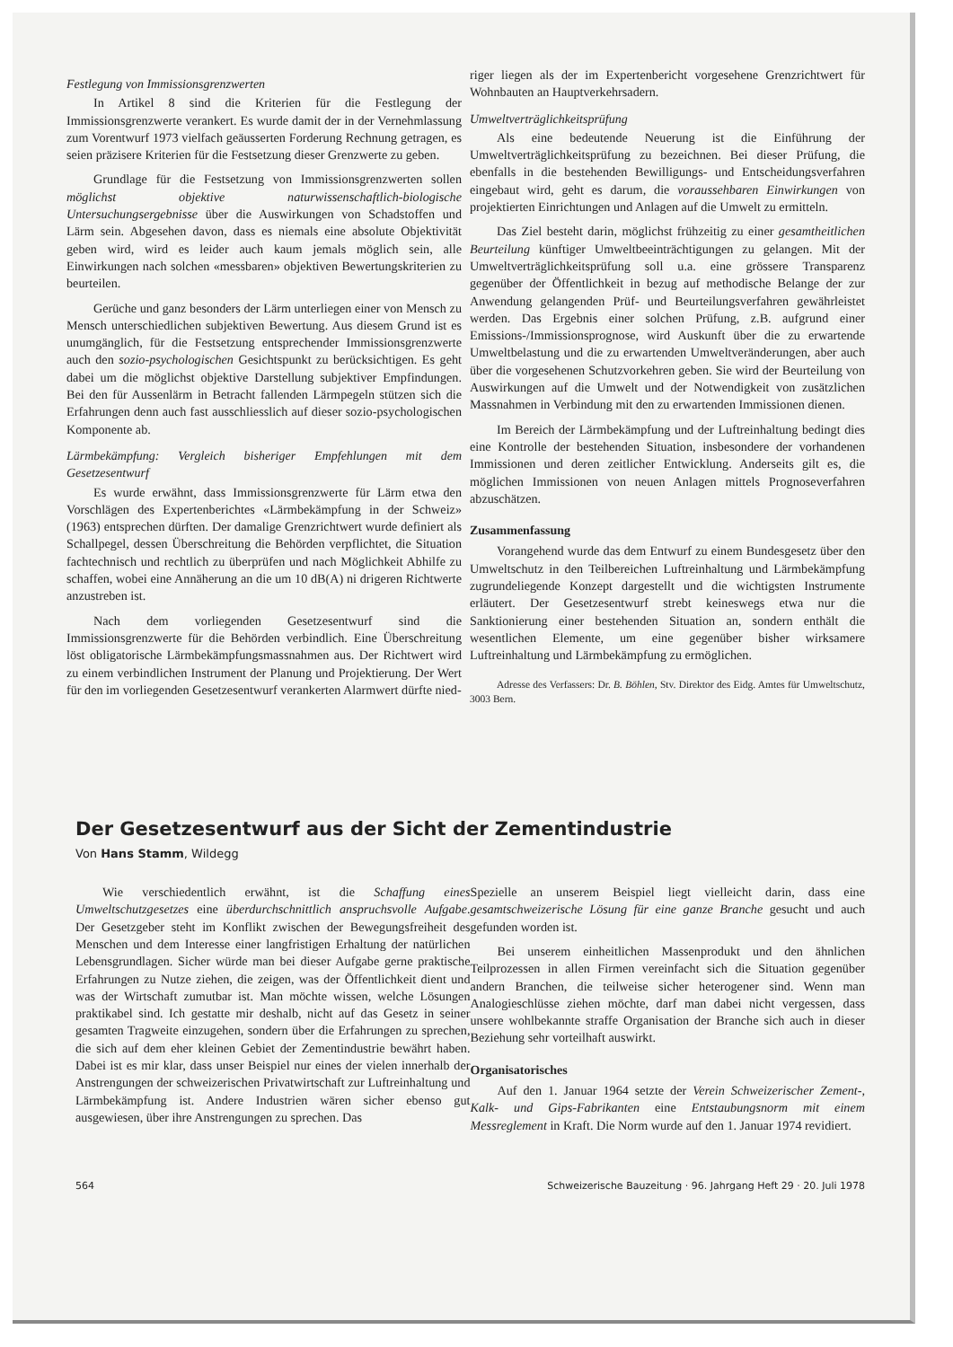Festlegung von Immissionsgrenzwerten
In Artikel 8 sind die Kriterien für die Festlegung der Immissionsgrenzwerte verankert. Es wurde damit der in der Vernehmlassung zum Vorentwurf 1973 vielfach geäusserten Forderung Rechnung getragen, es seien präzisere Kriterien für die Festsetzung dieser Grenzwerte zu geben.
Grundlage für die Festsetzung von Immissionsgrenzwerten sollen möglichst objektive naturwissenschaftlich-biologische Untersuchungsergebnisse über die Auswirkungen von Schadstoffen und Lärm sein. Abgesehen davon, dass es niemals eine absolute Objektivität geben wird, wird es leider auch kaum jemals möglich sein, alle Einwirkungen nach solchen «messbaren» objektiven Bewertungskriterien zu beurteilen.
Gerüche und ganz besonders der Lärm unterliegen einer von Mensch zu Mensch unterschiedlichen subjektiven Bewertung. Aus diesem Grund ist es unumgänglich, für die Festsetzung entsprechender Immissionsgrenzwerte auch den sozio-psychologischen Gesichtspunkt zu berücksichtigen. Es geht dabei um die möglichst objektive Darstellung subjektiver Empfindungen. Bei den für Aussenlärm in Betracht fallenden Lärmpegeln stützen sich die Erfahrungen denn auch fast ausschliesslich auf dieser sozio-psychologischen Komponente ab.
Lärmbekämpfung: Vergleich bisheriger Empfehlungen mit dem Gesetzesentwurf
Es wurde erwähnt, dass Immissionsgrenzwerte für Lärm etwa den Vorschlägen des Expertenberichtes «Lärmbekämpfung in der Schweiz» (1963) entsprechen dürften. Der damalige Grenzrichtwert wurde definiert als Schallpegel, dessen Überschreitung die Behörden verpflichtet, die Situation fachtechnisch und rechtlich zu überprüfen und nach Möglichkeit Abhilfe zu schaffen, wobei eine Annäherung an die um 10 dB(A) ni drigeren Richtwerte anzustreben ist.
Nach dem vorliegenden Gesetzesentwurf sind die Immissionsgrenzwerte für die Behörden verbindlich. Eine Überschreitung löst obligatorische Lärmbekämpfungsmassnahmen aus. Der Richtwert wird zu einem verbindlichen Instrument der Planung und Projektierung. Der Wert für den im vorliegenden Gesetzesentwurf verankerten Alarmwert dürfte nied-
riger liegen als der im Expertenbericht vorgesehene Grenzrichtwert für Wohnbauten an Hauptverkehrsadern.
Umweltverträglichkeitsprüfung
Als eine bedeutende Neuerung ist die Einführung der Umweltverträglichkeitsprüfung zu bezeichnen. Bei dieser Prüfung, die ebenfalls in die bestehenden Bewilligungs- und Entscheidungsverfahren eingebaut wird, geht es darum, die voraussehbaren Einwirkungen von projektierten Einrichtungen und Anlagen auf die Umwelt zu ermitteln.
Das Ziel besteht darin, möglichst frühzeitig zu einer gesamtheitlichen Beurteilung künftiger Umweltbeeinträchtigungen zu gelangen. Mit der Umweltverträglichkeitsprüfung soll u.a. eine grössere Transparenz gegenüber der Öffentlichkeit in bezug auf methodische Belange der zur Anwendung gelangenden Prüf- und Beurteilungsverfahren gewährleistet werden. Das Ergebnis einer solchen Prüfung, z.B. aufgrund einer Emissions-/Immissionsprognose, wird Auskunft über die zu erwartende Umweltbelastung und die zu erwartenden Umweltveränderungen, aber auch über die vorgesehenen Schutzvorkehren geben. Sie wird der Beurteilung von Auswirkungen auf die Umwelt und der Notwendigkeit von zusätzlichen Massnahmen in Verbindung mit den zu erwartenden Immissionen dienen.
Im Bereich der Lärmbekämpfung und der Luftreinhaltung bedingt dies eine Kontrolle der bestehenden Situation, insbesondere der vorhandenen Immissionen und deren zeitlicher Entwicklung. Anderseits gilt es, die möglichen Immissionen von neuen Anlagen mittels Prognoseverfahren abzuschätzen.
Zusammenfassung
Vorangehend wurde das dem Entwurf zu einem Bundesgesetz über den Umweltschutz in den Teilbereichen Luftreinhaltung und Lärmbekämpfung zugrundeliegende Konzept dargestellt und die wichtigsten Instrumente erläutert. Der Gesetzesentwurf strebt keineswegs etwa nur die Sanktionierung einer bestehenden Situation an, sondern enthält die wesentlichen Elemente, um eine gegenüber bisher wirksamere Luftreinhaltung und Lärmbekämpfung zu ermöglichen.
Adresse des Verfassers: Dr. B. Böhlen, Stv. Direktor des Eidg. Amtes für Umweltschutz, 3003 Bern.
Der Gesetzesentwurf aus der Sicht der Zementindustrie
Von Hans Stamm, Wildegg
Wie verschiedentlich erwähnt, ist die Schaffung eines Umweltschutzgesetzes eine überdurchschnittlich anspruchsvolle Aufgabe. Der Gesetzgeber steht im Konflikt zwischen der Bewegungsfreiheit des Menschen und dem Interesse einer langfristigen Erhaltung der natürlichen Lebensgrundlagen. Sicher würde man bei dieser Aufgabe gerne praktische Erfahrungen zu Nutze ziehen, die zeigen, was der Öffentlichkeit dient und was der Wirtschaft zumutbar ist. Man möchte wissen, welche Lösungen praktikabel sind. Ich gestatte mir deshalb, nicht auf das Gesetz in seiner gesamten Tragweite einzugehen, sondern über die Erfahrungen zu sprechen, die sich auf dem eher kleinen Gebiet der Zementindustrie bewährt haben. Dabei ist es mir klar, dass unser Beispiel nur eines der vielen innerhalb der Anstrengungen der schweizerischen Privatwirtschaft zur Luftreinhaltung und Lärmbekämpfung ist. Andere Industrien wären sicher ebenso gut ausgewiesen, über ihre Anstrengungen zu sprechen. Das
Spezielle an unserem Beispiel liegt vielleicht darin, dass eine gesamtschweizerische Lösung für eine ganze Branche gesucht und auch gefunden worden ist.
Bei unserem einheitlichen Massenprodukt und den ähnlichen Teilprozessen in allen Firmen vereinfacht sich die Situation gegenüber andern Branchen, die teilweise sicher heterogener sind. Wenn man Analogieschlüsse ziehen möchte, darf man dabei nicht vergessen, dass unsere wohlbekannte straffe Organisation der Branche sich auch in dieser Beziehung sehr vorteilhaft auswirkt.
Organisatorisches
Auf den 1. Januar 1964 setzte der Verein Schweizerischer Zement-, Kalk- und Gips-Fabrikanten eine Entstaubungsnorm mit einem Messreglement in Kraft. Die Norm wurde auf den 1. Januar 1974 revidiert.
564 Schweizerische Bauzeitung · 96. Jahrgang Heft 29 · 20. Juli 1978